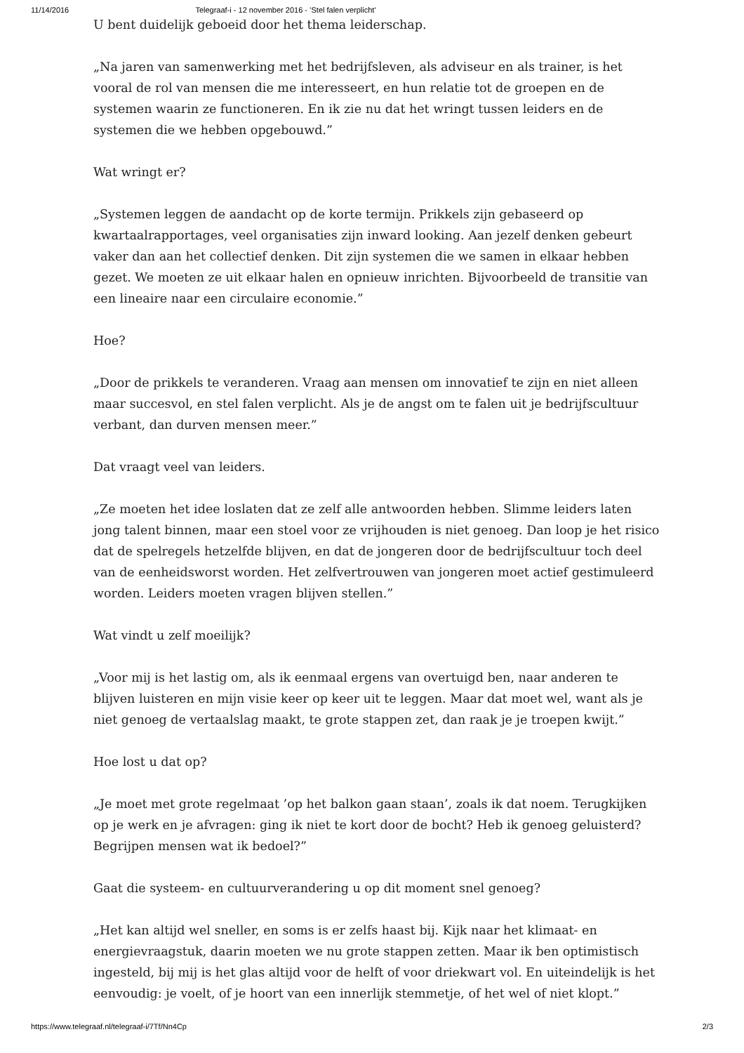11/14/2016 Telegraaf-i - 12 november 2016 - ’Stel falen verplicht’
U bent duidelijk geboeid door het thema leiderschap.
„Na jaren van samenwerking met het bedrijfsleven, als adviseur en als trainer, is het vooral de rol van mensen die me interesseert, en hun relatie tot de groepen en de systemen waarin ze functioneren. En ik zie nu dat het wringt tussen leiders en de systemen die we hebben opgebouwd.”
Wat wringt er?
„Systemen leggen de aandacht op de korte termijn. Prikkels zijn gebaseerd op kwartaalrapportages, veel organisaties zijn inward looking. Aan jezelf denken gebeurt vaker dan aan het collectief denken. Dit zijn systemen die we samen in elkaar hebben gezet. We moeten ze uit elkaar halen en opnieuw inrichten. Bijvoorbeeld de transitie van een lineaire naar een circulaire economie.”
Hoe?
„Door de prikkels te veranderen. Vraag aan mensen om innovatief te zijn en niet alleen maar succesvol, en stel falen verplicht. Als je de angst om te falen uit je bedrijfscultuur verbant, dan durven mensen meer.”
Dat vraagt veel van leiders.
„Ze moeten het idee loslaten dat ze zelf alle antwoorden hebben. Slimme leiders laten jong talent binnen, maar een stoel voor ze vrijhouden is niet genoeg. Dan loop je het risico dat de spelregels hetzelfde blijven, en dat de jongeren door de bedrijfscultuur toch deel van de eenheidsworst worden. Het zelfvertrouwen van jongeren moet actief gestimuleerd worden. Leiders moeten vragen blijven stellen.”
Wat vindt u zelf moeilijk?
„Voor mij is het lastig om, als ik eenmaal ergens van overtuigd ben, naar anderen te blijven luisteren en mijn visie keer op keer uit te leggen. Maar dat moet wel, want als je niet genoeg de vertaalslag maakt, te grote stappen zet, dan raak je je troepen kwijt.”
Hoe lost u dat op?
„Je moet met grote regelmaat ’op het balkon gaan staan’, zoals ik dat noem. Terugkijken op je werk en je afvragen: ging ik niet te kort door de bocht? Heb ik genoeg geluisterd? Begrijpen mensen wat ik bedoel?”
Gaat die systeem- en cultuurverandering u op dit moment snel genoeg?
„Het kan altijd wel sneller, en soms is er zelfs haast bij. Kijk naar het klimaat- en energievraagstuk, daarin moeten we nu grote stappen zetten. Maar ik ben optimistisch ingesteld, bij mij is het glas altijd voor de helft of voor driekwart vol. En uiteindelijk is het eenvoudig: je voelt, of je hoort van een innerlijk stemmetje, of het wel of niet klopt.”
https://www.telegraaf.nl/telegraaf-i/7Tf/Nn4Cp 2/3